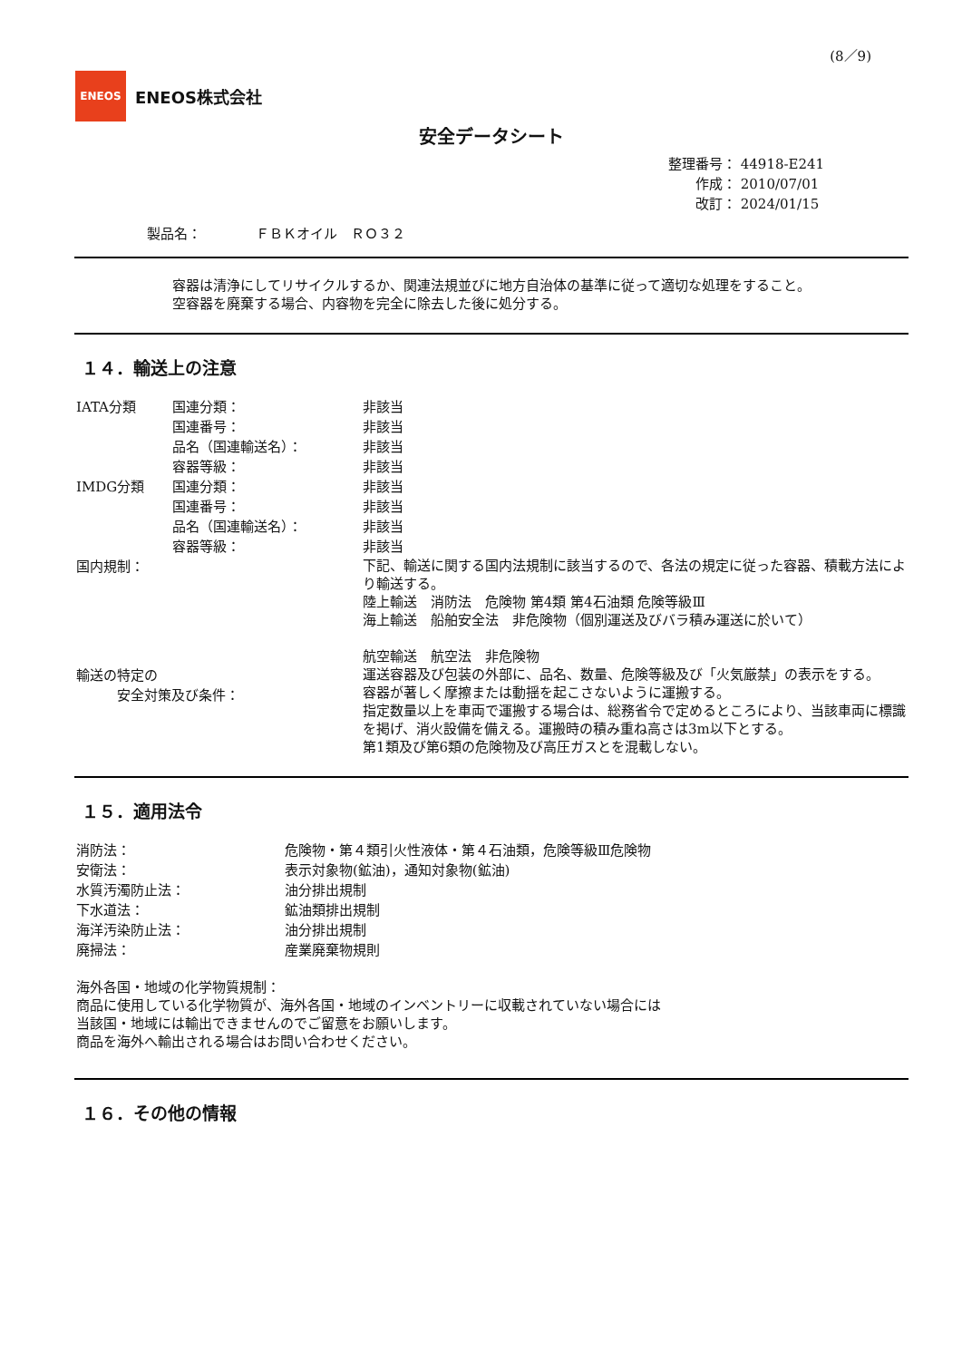(8／9)
ENEOS
ENEOS株式会社
安全データシート
整理番号： 44918-E241
作成： 2010/07/01
改訂： 2024/01/15
製品名：　　　　ＦＢＫオイル　ＲＯ３２
容器は清浄にしてリサイクルするか、関連法規並びに地方自治体の基準に従って適切な処理をすること。
空容器を廃棄する場合、内容物を完全に除去した後に処分する。
１４．輸送上の注意
| IATA分類 | 国連分類： | 非該当 |
| | 国連番号： | 非該当 |
| | 品名（国連輸送名）： | 非該当 |
| | 容器等級： | 非該当 |
| IMDG分類 | 国連分類： | 非該当 |
| | 国連番号： | 非該当 |
| | 品名（国連輸送名）： | 非該当 |
| | 容器等級： | 非該当 |
| 国内規制： | | 下記、輸送に関する国内法規制に該当するので、各法の規定に従った容器、積載方法により輸送する。 陸上輸送 消防法 危険物 第4類 第4石油類 危険等級Ⅲ 海上輸送 船舶安全法 非危険物（個別運送及びバラ積み運送に於いて） 航空輸送 航空法 非危険物 |
| 輸送の特定の 安全対策及び条件： | | 運送容器及び包装の外部に、品名、数量、危険等級及び「火気厳禁」の表示をする。 容器が著しく摩擦または動揺を起こさないように運搬する。 指定数量以上を車両で運搬する場合は、総務省令で定めるところにより、当該車両に標識を掲げ、消火設備を備える。運搬時の積み重ね高さは3m以下とする。 第1類及び第6類の危険物及び高圧ガスとを混載しない。 |
１５．適用法令
| 消防法： | 危険物・第４類引火性液体・第４石油類，危険等級Ⅲ危険物 |
| 安衛法： | 表示対象物(鉱油)，通知対象物(鉱油) |
| 水質汚濁防止法： | 油分排出規制 |
| 下水道法： | 鉱油類排出規制 |
| 海洋汚染防止法： | 油分排出規制 |
| 廃掃法： | 産業廃棄物規則 |
海外各国・地域の化学物質規制：
商品に使用している化学物質が、海外各国・地域のインベントリーに収載されていない場合には
当該国・地域には輸出できませんのでご留意をお願いします。
商品を海外へ輸出される場合はお問い合わせください。
１６．その他の情報